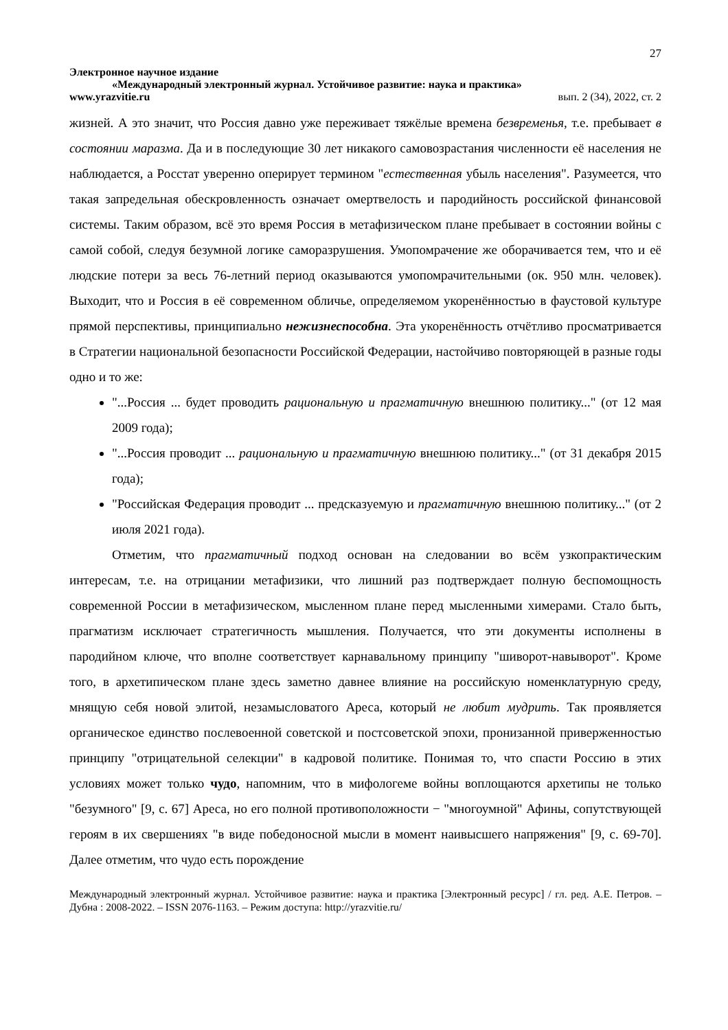27
Электронное научное издание
«Международный электронный журнал. Устойчивое развитие: наука и практика»
www.yrazvitie.ru вып. 2 (34), 2022, ст. 2
жизней. А это значит, что Россия давно уже переживает тяжёлые времена безвременья, т.е. пребывает в состоянии маразма. Да и в последующие 30 лет никакого самовозрастания численности её населения не наблюдается, а Росстат уверенно оперирует термином "естественная убыль населения". Разумеется, что такая запредельная обескровленность означает омертвелость и пародийность российской финансовой системы. Таким образом, всё это время Россия в метафизическом плане пребывает в состоянии войны с самой собой, следуя безумной логике саморазрушения. Умопомрачение же оборачивается тем, что и её людские потери за весь 76-летний период оказываются умопомрачительными (ок. 950 млн. человек). Выходит, что и Россия в её современном обличье, определяемом укоренённостью в фаустовой культуре прямой перспективы, принципиально нежизнеспособна. Эта укоренённость отчётливо просматривается в Стратегии национальной безопасности Российской Федерации, настойчиво повторяющей в разные годы одно и то же:
"...Россия ... будет проводить рациональную и прагматичную внешнюю политику..." (от 12 мая 2009 года);
"...Россия проводит ... рациональную и прагматичную внешнюю политику..." (от 31 декабря 2015 года);
"Российская Федерация проводит ... предсказуемую и прагматичную внешнюю политику..." (от 2 июля 2021 года).
Отметим, что прагматичный подход основан на следовании во всём узкопрактическим интересам, т.е. на отрицании метафизики, что лишний раз подтверждает полную беспомощность современной России в метафизическом, мысленном плане перед мысленными химерами. Стало быть, прагматизм исключает стратегичность мышления. Получается, что эти документы исполнены в пародийном ключе, что вполне соответствует карнавальному принципу "шиворот-навыворот". Кроме того, в архетипическом плане здесь заметно давнее влияние на российскую номенклатурную среду, мнящую себя новой элитой, незамысловатого Ареса, который не любит мудрить. Так проявляется органическое единство послевоенной советской и постсоветской эпохи, пронизанной приверженностью принципу "отрицательной селекции" в кадровой политике. Понимая то, что спасти Россию в этих условиях может только чудо, напомним, что в мифологеме войны воплощаются архетипы не только "безумного" [9, с. 67] Ареса, но его полной противоположности − "многоумной" Афины, сопутствующей героям в их свершениях "в виде победоносной мысли в момент наивысшего напряжения" [9, с. 69-70]. Далее отметим, что чудо есть порождение
Международный электронный журнал. Устойчивое развитие: наука и практика [Электронный ресурс] / гл. ред. А.Е. Петров. – Дубна : 2008-2022. – ISSN 2076-1163. – Режим доступа: http://yrazvitie.ru/